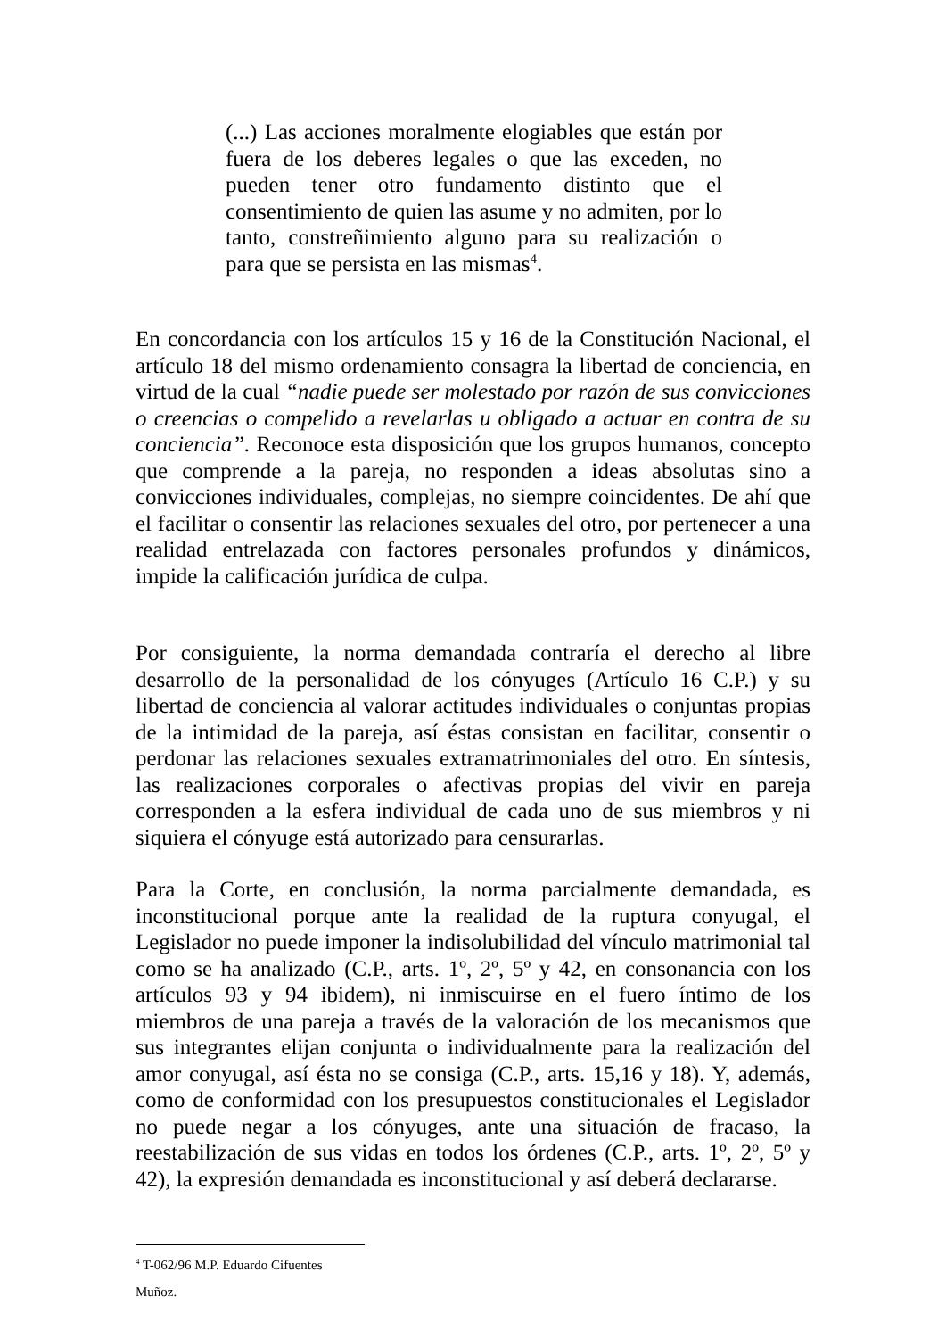(...) Las acciones moralmente elogiables que están por fuera de los deberes legales o que las exceden, no pueden tener otro fundamento distinto que el consentimiento de quien las asume y no admiten, por lo tanto, constreñimiento alguno para su realización o para que se persista en las mismas<sup>4</sup>.
En concordancia con los artículos 15 y 16 de la Constitución Nacional, el artículo 18 del mismo ordenamiento consagra la libertad de conciencia, en virtud de la cual “nadie puede ser molestado por razón de sus convicciones o creencias o compelido a revelarlas u obligado a actuar en contra de su conciencia”. Reconoce esta disposición que los grupos humanos, concepto que comprende a la pareja, no responden a ideas absolutas sino a convicciones individuales, complejas, no siempre coincidentes. De ahí que el facilitar o consentir las relaciones sexuales del otro, por pertenecer a una realidad entrelazada con factores personales profundos y dinámicos, impide la calificación jurídica de culpa.
Por consiguiente, la norma demandada contraría el derecho al libre desarrollo de la personalidad de los cónyuges (Artículo 16 C.P.) y su libertad de conciencia al valorar actitudes individuales o conjuntas propias de la intimidad de la pareja, así éstas consistan en facilitar, consentir o perdonar las relaciones sexuales extramatrimoniales del otro. En síntesis, las realizaciones corporales o afectivas propias del vivir en pareja corresponden a la esfera individual de cada uno de sus miembros y ni siquiera el cónyuge está autorizado para censurarlas.
Para la Corte, en conclusión, la norma parcialmente demandada, es inconstitucional porque ante la realidad de la ruptura conyugal, el Legislador no puede imponer la indisolubilidad del vínculo matrimonial tal como se ha analizado (C.P., arts. 1º, 2º, 5º y 42, en consonancia con los artículos 93 y 94 ibidem), ni inmiscuirse en el fuero íntimo de los miembros de una pareja a través de la valoración de los mecanismos que sus integrantes elijan conjunta o individualmente para la realización del amor conyugal, así ésta no se consiga (C.P., arts. 15,16 y 18). Y, además, como de conformidad con los presupuestos constitucionales el Legislador no puede negar a los cónyuges, ante una situación de fracaso, la reestabilización de sus vidas en todos los órdenes (C.P., arts. 1º, 2º, 5º y 42), la expresión demandada es inconstitucional y así deberá declararse.
<sup>4</sup> T-062/96 M.P. Eduardo Cifuentes Muñoz.